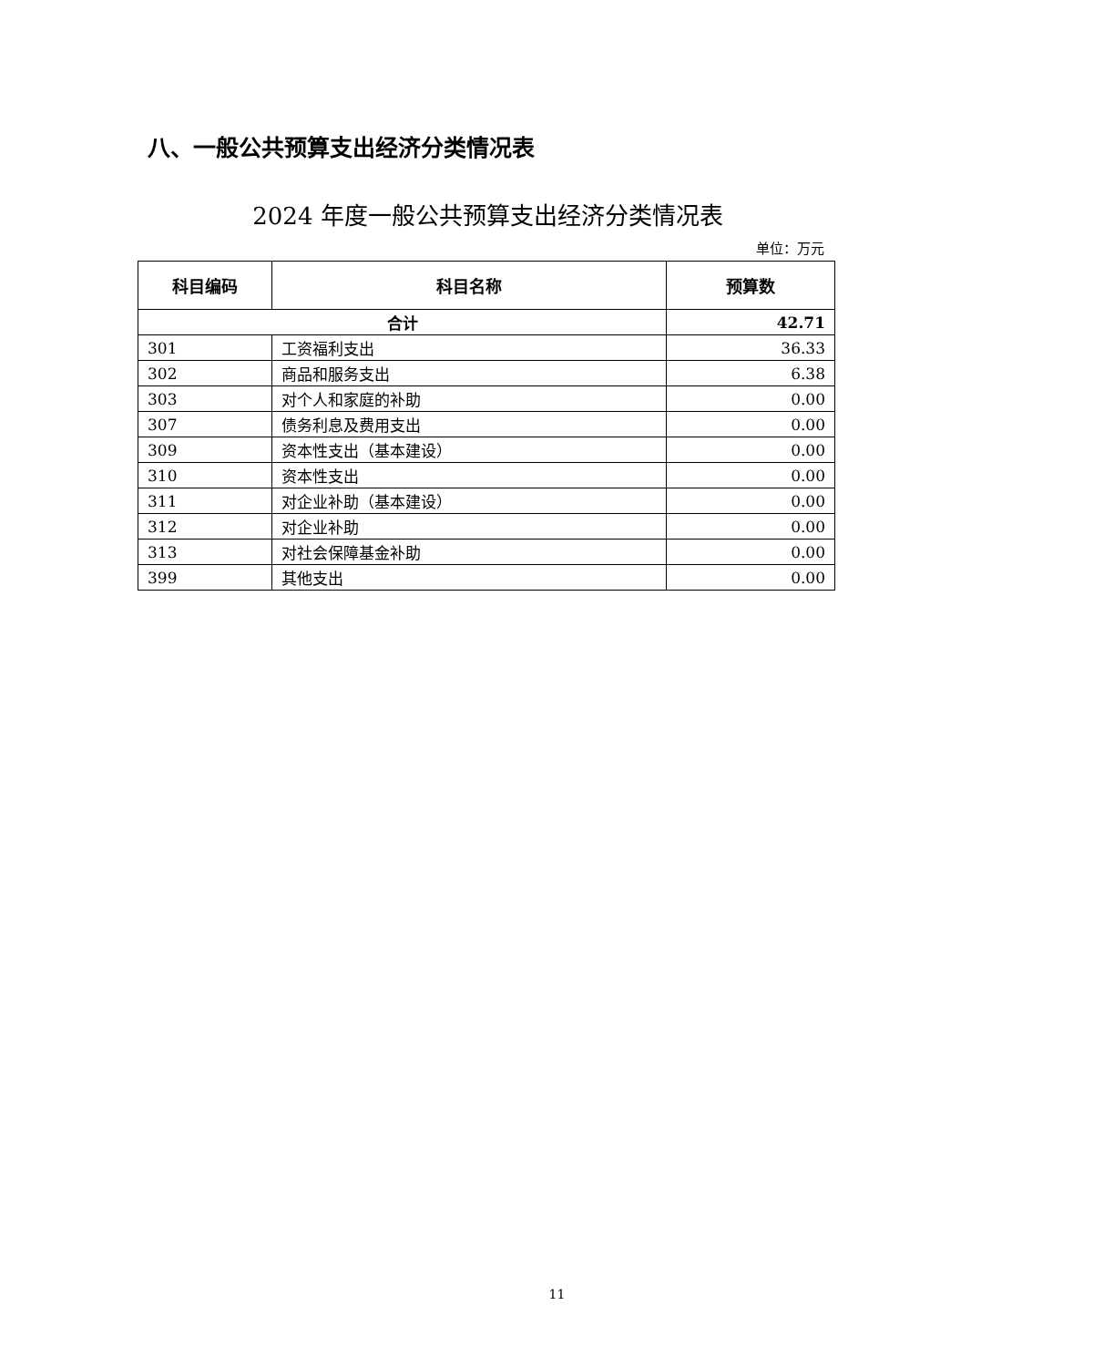八、一般公共预算支出经济分类情况表
2024 年度一般公共预算支出经济分类情况表
单位：万元
| 科目编码 | 科目名称 | 预算数 |
| --- | --- | --- |
| 合计 | | 42.71 |
| 301 | 工资福利支出 | 36.33 |
| 302 | 商品和服务支出 | 6.38 |
| 303 | 对个人和家庭的补助 | 0.00 |
| 307 | 债务利息及费用支出 | 0.00 |
| 309 | 资本性支出（基本建设） | 0.00 |
| 310 | 资本性支出 | 0.00 |
| 311 | 对企业补助（基本建设） | 0.00 |
| 312 | 对企业补助 | 0.00 |
| 313 | 对社会保障基金补助 | 0.00 |
| 399 | 其他支出 | 0.00 |
11